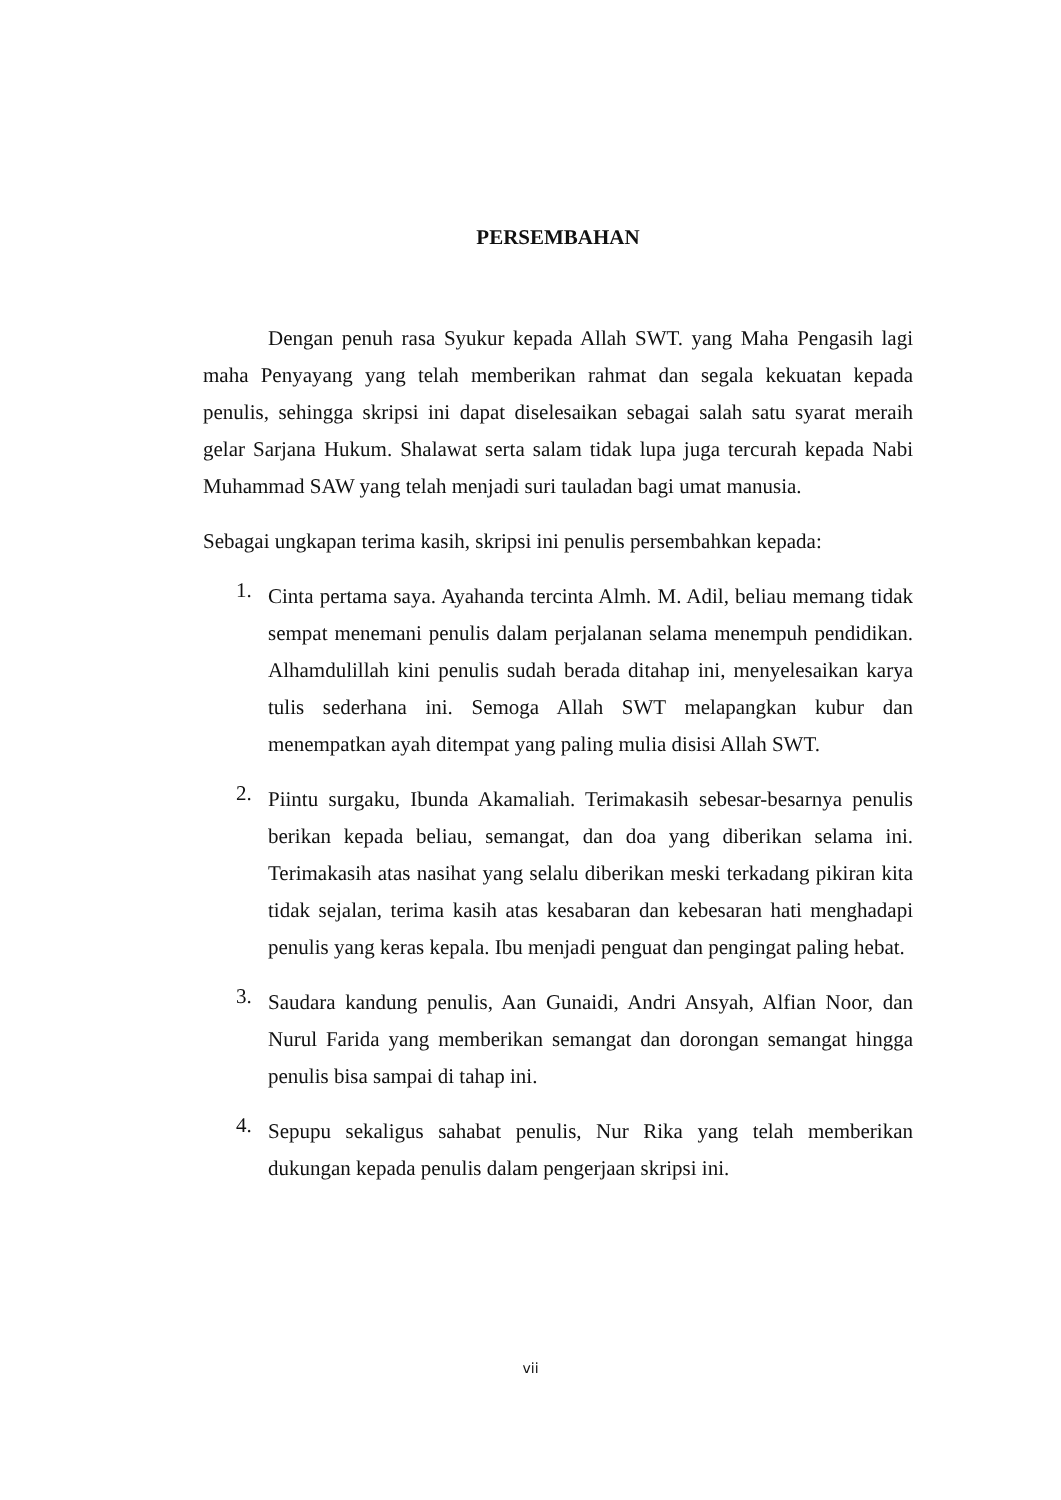PERSEMBAHAN
Dengan penuh rasa Syukur kepada Allah SWT. yang Maha Pengasih lagi maha Penyayang yang telah memberikan rahmat dan segala kekuatan kepada penulis, sehingga skripsi ini dapat diselesaikan sebagai salah satu syarat meraih gelar Sarjana Hukum. Shalawat serta salam tidak lupa juga tercurah kepada Nabi Muhammad SAW yang telah menjadi suri tauladan bagi umat manusia.
Sebagai ungkapan terima kasih, skripsi ini penulis persembahkan kepada:
1.
Cinta pertama saya. Ayahanda tercinta Almh. M. Adil, beliau memang tidak sempat menemani penulis dalam perjalanan selama menempuh pendidikan. Alhamdulillah kini penulis sudah berada ditahap ini, menyelesaikan karya tulis sederhana ini. Semoga Allah SWT melapangkan kubur dan menempatkan ayah ditempat yang paling mulia disisi Allah SWT.
2.
Piintu surgaku, Ibunda Akamaliah. Terimakasih sebesar-besarnya penulis berikan kepada beliau, semangat, dan doa yang diberikan selama ini. Terimakasih atas nasihat yang selalu diberikan meski terkadang pikiran kita tidak sejalan, terima kasih atas kesabaran dan kebesaran hati menghadapi penulis yang keras kepala. Ibu menjadi penguat dan pengingat paling hebat.
3.
Saudara kandung penulis, Aan Gunaidi, Andri Ansyah, Alfian Noor, dan Nurul Farida yang memberikan semangat dan dorongan semangat hingga penulis bisa sampai di tahap ini.
4.
Sepupu sekaligus sahabat penulis, Nur Rika yang telah memberikan dukungan kepada penulis dalam pengerjaan skripsi ini.
vii